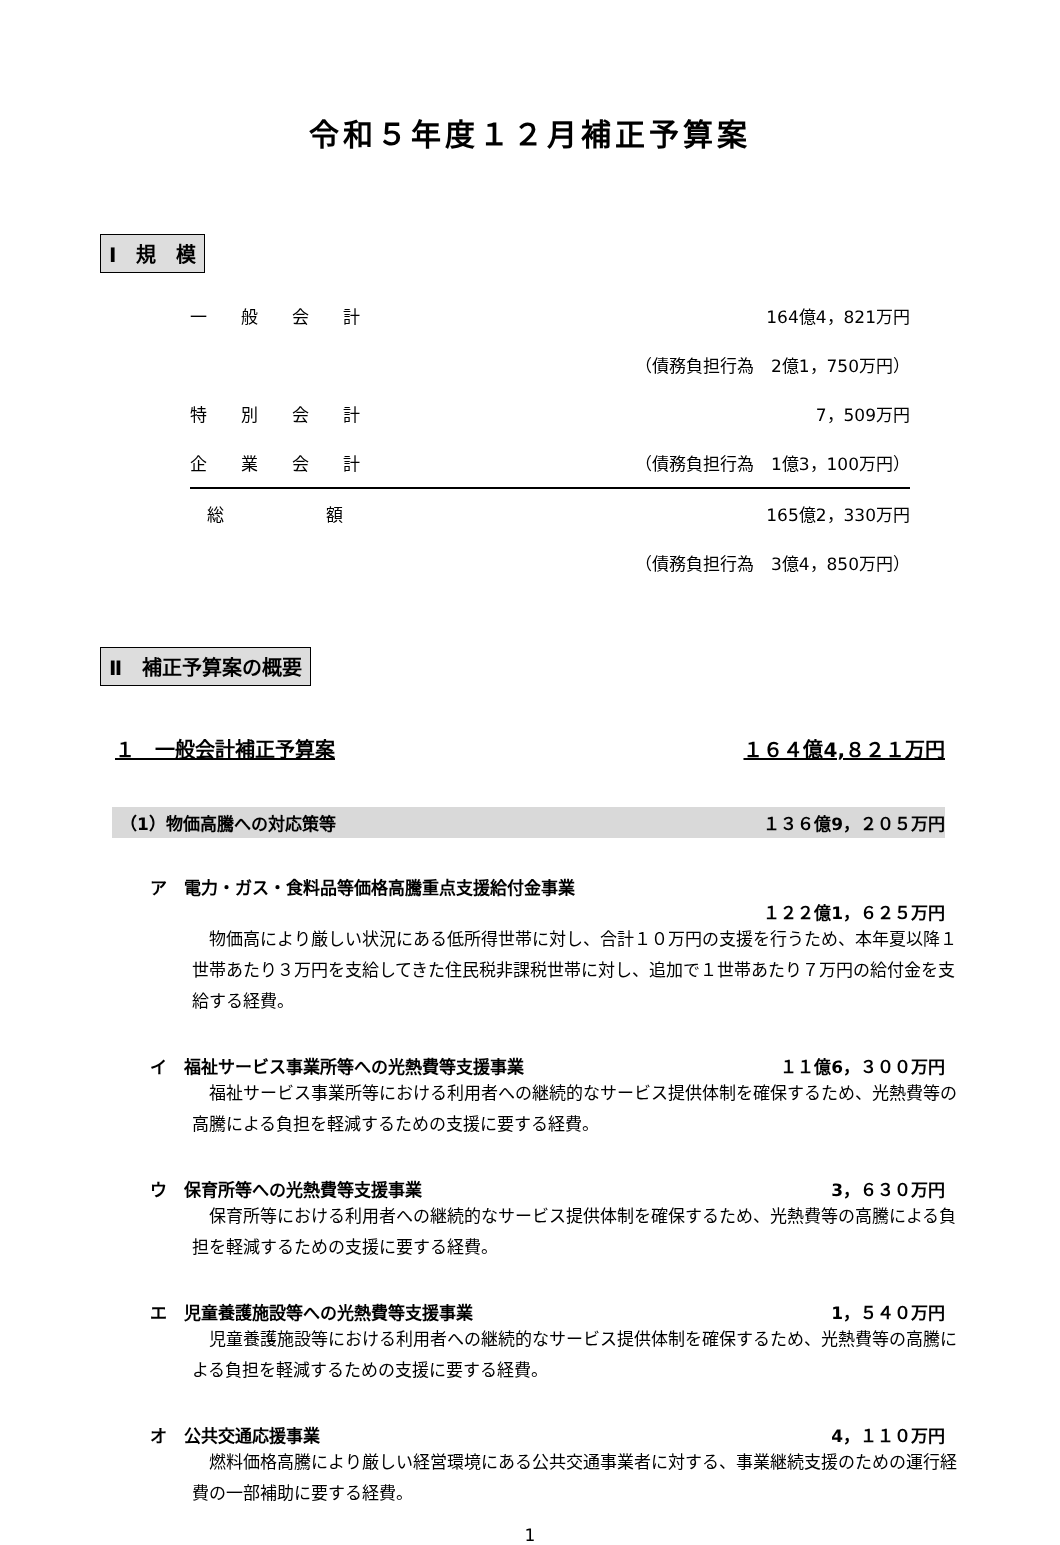令和５年度１２月補正予算案
Ⅰ　規　模
| 一 般 会 計 | 164億4，821万円 |
| | （債務負担行為 2億1，750万円） |
| 特 別 会 計 | 7，509万円 |
| 企 業 会 計 | （債務負担行為 1億3，100万円） |
| 総 額 | 165億2，330万円 |
| | （債務負担行為 3億4，850万円） |
Ⅱ　補正予算案の概要
１　一般会計補正予算案 １６４億4,８２１万円
（1）物価高騰への対応策等 １３６億9，２０５万円
ア　電力・ガス・食料品等価格高騰重点支援給付金事業
１２２億1，６２５万円
物価高により厳しい状況にある低所得世帯に対し、合計１０万円の支援を行うため、本年夏以降１世帯あたり３万円を支給してきた住民税非課税世帯に対し、追加で１世帯あたり７万円の給付金を支給する経費。
イ　福祉サービス事業所等への光熱費等支援事業 １１億6，３００万円
福祉サービス事業所等における利用者への継続的なサービス提供体制を確保するため、光熱費等の高騰による負担を軽減するための支援に要する経費。
ウ　保育所等への光熱費等支援事業 3，６３０万円
保育所等における利用者への継続的なサービス提供体制を確保するため、光熱費等の高騰による負担を軽減するための支援に要する経費。
エ　児童養護施設等への光熱費等支援事業 1，５４０万円
児童養護施設等における利用者への継続的なサービス提供体制を確保するため、光熱費等の高騰による負担を軽減するための支援に要する経費。
オ　公共交通応援事業 4，１１０万円
燃料価格高騰により厳しい経営環境にある公共交通事業者に対する、事業継続支援のための運行経費の一部補助に要する経費。
1